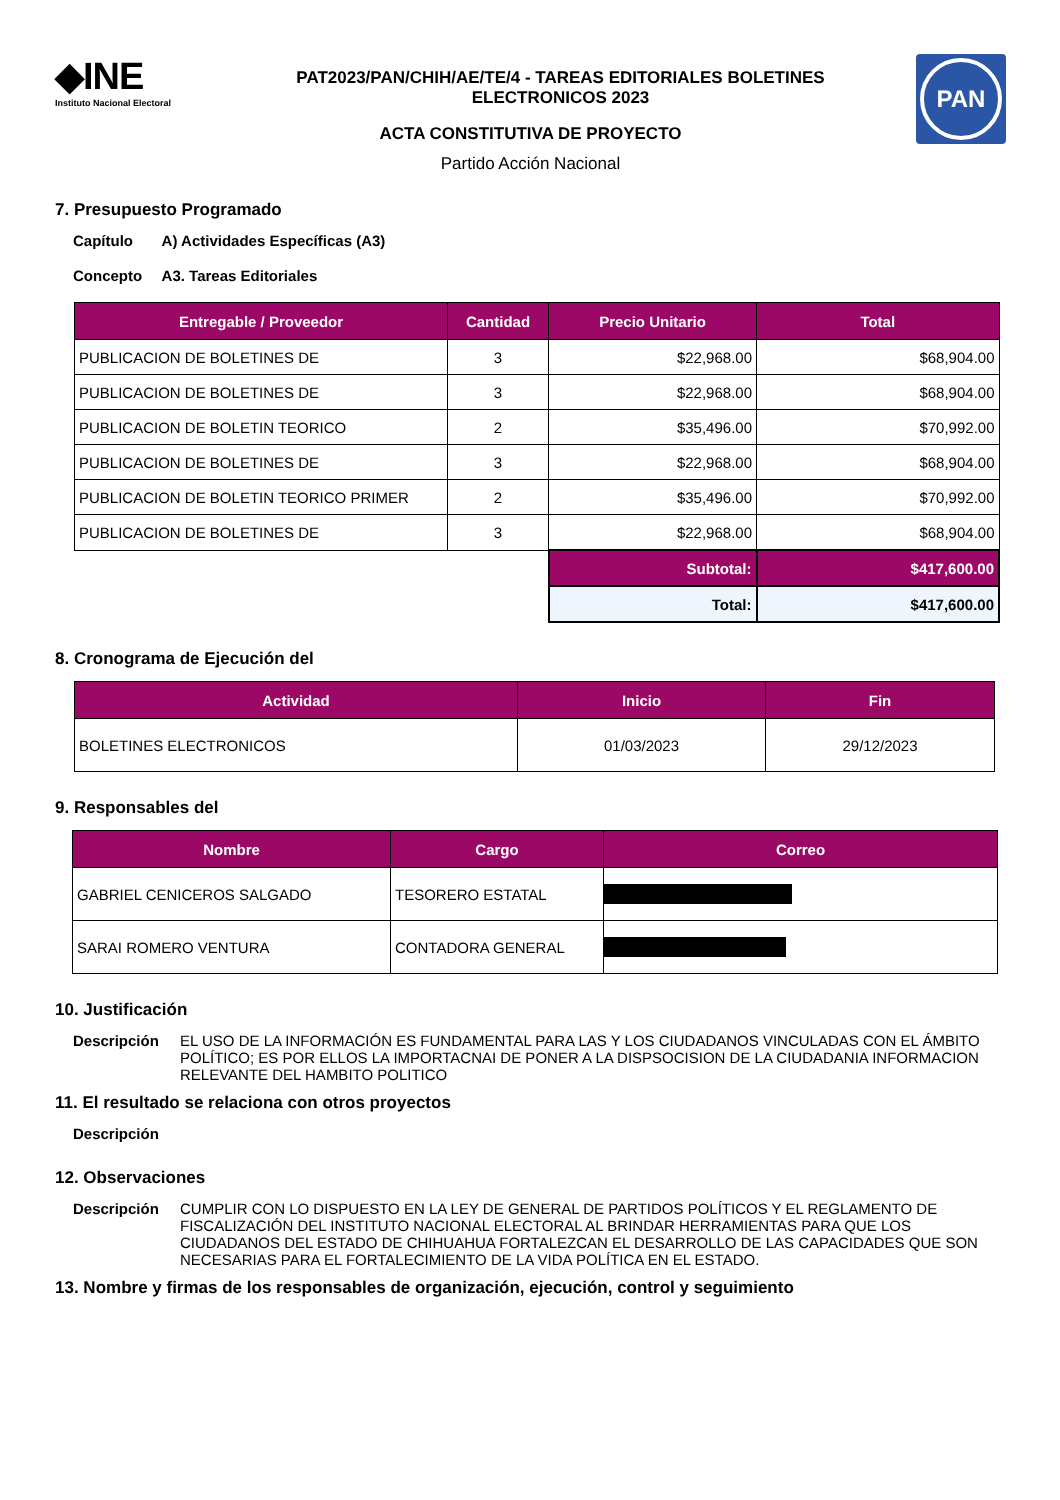◆INE
Instituto Nacional Electoral
PAT2023/PAN/CHIH/AE/TE/4 - TAREAS EDITORIALES BOLETINES
ELECTRONICOS 2023
PAN
ACTA CONSTITUTIVA DE PROYECTO
Partido Acción Nacional
7. Presupuesto Programado
Capítulo A) Actividades Específicas (A3)
Concepto A3. Tareas Editoriales
| Entregable / Proveedor | Cantidad | Precio Unitario | Total |
| --- | --- | --- | --- |
| PUBLICACION DE BOLETINES DE | 3 | $22,968.00 | $68,904.00 |
| PUBLICACION DE BOLETINES DE | 3 | $22,968.00 | $68,904.00 |
| PUBLICACION DE BOLETIN TEORICO | 2 | $35,496.00 | $70,992.00 |
| PUBLICACION DE BOLETINES DE | 3 | $22,968.00 | $68,904.00 |
| PUBLICACION DE BOLETIN TEORICO PRIMER | 2 | $35,496.00 | $70,992.00 |
| PUBLICACION DE BOLETINES DE | 3 | $22,968.00 | $68,904.00 |
| | | Subtotal: | $417,600.00 |
| | | Total: | $417,600.00 |
8. Cronograma de Ejecución del
| Actividad | Inicio | Fin |
| --- | --- | --- |
| BOLETINES ELECTRONICOS | 01/03/2023 | 29/12/2023 |
9. Responsables del
| Nombre | Cargo | Correo |
| --- | --- | --- |
| GABRIEL CENICEROS SALGADO | TESORERO ESTATAL | |
| SARAI ROMERO VENTURA | CONTADORA GENERAL | |
10. Justificación
Descripción EL USO DE LA INFORMACIÓN ES FUNDAMENTAL PARA LAS Y LOS CIUDADANOS VINCULADAS CON EL ÁMBITO POLÍTICO; ES POR ELLOS LA IMPORTACNAI DE PONER A LA DISPSOCISION DE LA CIUDADANIA INFORMACION RELEVANTE DEL HAMBITO POLITICO
11. El resultado se relaciona con otros proyectos
Descripción
12. Observaciones
Descripción CUMPLIR CON LO DISPUESTO EN LA LEY DE GENERAL DE PARTIDOS POLÍTICOS Y EL REGLAMENTO DE FISCALIZACIÓN DEL INSTITUTO NACIONAL ELECTORAL AL BRINDAR HERRAMIENTAS PARA QUE LOS CIUDADANOS DEL ESTADO DE CHIHUAHUA FORTALEZCAN EL DESARROLLO DE LAS CAPACIDADES QUE SON NECESARIAS PARA EL FORTALECIMIENTO DE LA VIDA POLÍTICA EN EL ESTADO.
13. Nombre y firmas de los responsables de organización, ejecución, control y seguimiento